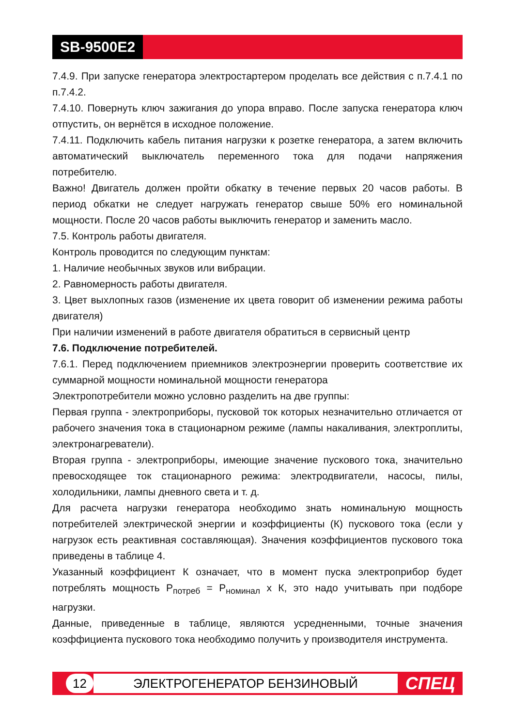SB-9500E2
7.4.9. При запуске генератора электростартером проделать все действия с п.7.4.1 по п.7.4.2.
7.4.10. Повернуть ключ зажигания до упора вправо. После запуска генератора ключ отпустить, он вернётся в исходное положение.
7.4.11. Подключить кабель питания нагрузки к розетке генератора, а затем включить автоматический выключатель переменного тока для подачи напряжения потребителю.
Важно! Двигатель должен пройти обкатку в течение первых 20 часов работы. В период обкатки не следует нагружать генератор свыше 50% его номинальной мощности. После 20 часов работы выключить генератор и заменить масло.
7.5. Контроль работы двигателя.
Контроль проводится по следующим пунктам:
1. Наличие необычных звуков или вибрации.
2. Равномерность работы двигателя.
3. Цвет выхлопных газов (изменение их цвета говорит об изменении режима работы двигателя)
При наличии изменений в работе двигателя обратиться в сервисный центр
7.6. Подключение потребителей.
7.6.1. Перед подключением приемников электроэнергии проверить соответствие их суммарной мощности номинальной мощности генератора
Электропотребители можно условно разделить на две группы:
Первая группа - электроприборы, пусковой ток которых незначительно отличается от рабочего значения тока в стационарном режиме (лампы накаливания, электроплиты, электронагреватели).
Вторая группа - электроприборы, имеющие значение пускового тока, значительно превосходящее ток стационарного режима: электродвигатели, насосы, пилы, холодильники, лампы дневного света и т. д.
Для расчета нагрузки генератора необходимо знать номинальную мощность потребителей электрической энергии и коэффициенты (К) пускового тока (если у нагрузок есть реактивная составляющая). Значения коэффициентов пускового тока приведены в таблице 4.
Указанный коэффициент К означает, что в момент пуска электроприбор будет потреблять мощность Р<sub>потреб</sub> = Р<sub>номинал</sub> х К, это надо учитывать при подборе нагрузки.
Данные, приведенные в таблице, являются усредненными, точные значения коэффициента пускового тока необходимо получить у производителя инструмента.
12 ЭЛЕКТРОГЕНЕРАТОР БЕНЗИНОВЫЙ СПЕЦ